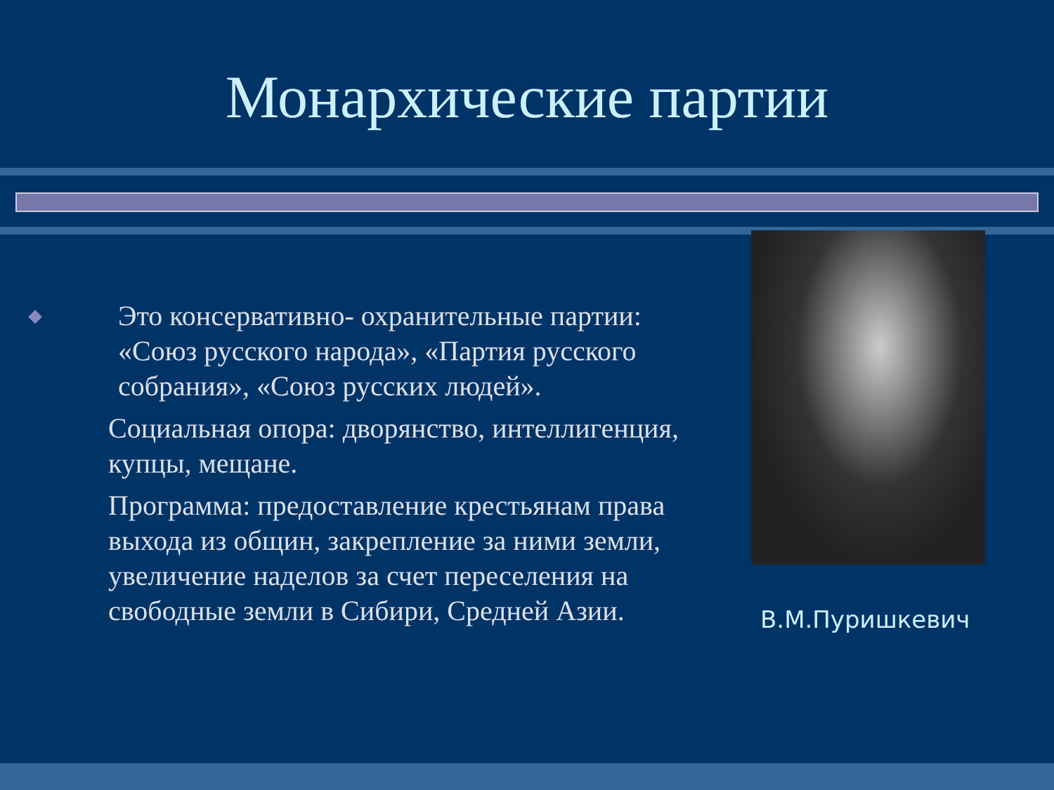Монархические партии
◆ Это консервативно- охранительные партии: «Союз русского народа», «Партия русского собрания», «Союз русских людей».
Социальная опора: дворянство, интеллигенция, купцы, мещане.
Программа: предоставление крестьянам права выхода из общин, закрепление за ними земли, увеличение наделов за счет переселения на свободные земли в Сибири, Средней Азии.
В.М.Пуришкевич